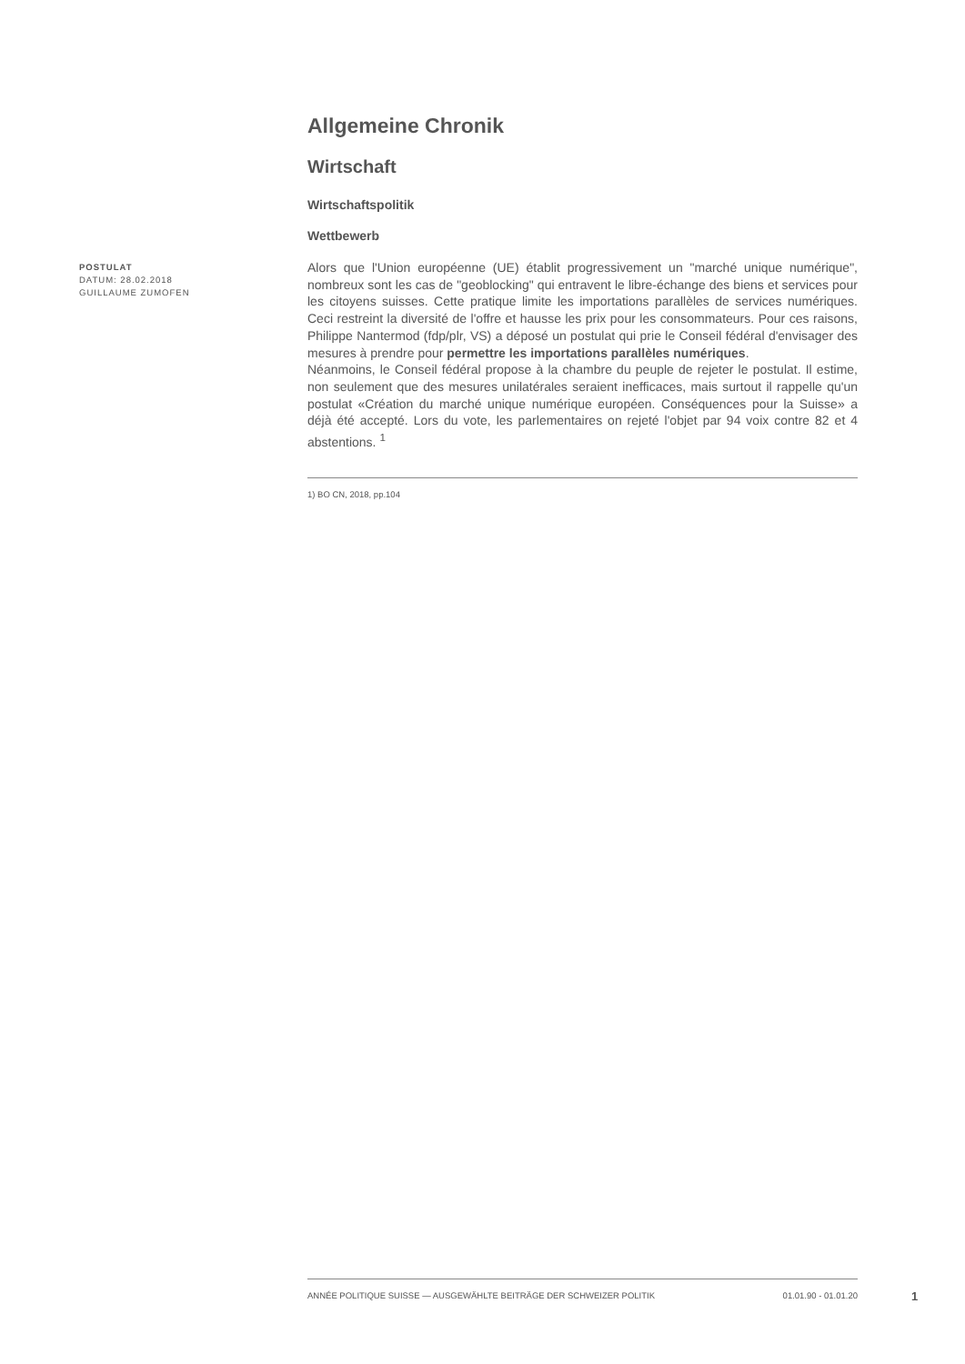POSTULAT
DATUM: 28.02.2018
GUILLAUME ZUMOFEN
Allgemeine Chronik
Wirtschaft
Wirtschaftspolitik
Wettbewerb
Alors que l'Union européenne (UE) établit progressivement un "marché unique numérique", nombreux sont les cas de "geoblocking" qui entravent le libre-échange des biens et services pour les citoyens suisses. Cette pratique limite les importations parallèles de services numériques. Ceci restreint la diversité de l'offre et hausse les prix pour les consommateurs. Pour ces raisons, Philippe Nantermod (fdp/plr, VS) a déposé un postulat qui prie le Conseil fédéral d'envisager des mesures à prendre pour permettre les importations parallèles numériques.
Néanmoins, le Conseil fédéral propose à la chambre du peuple de rejeter le postulat. Il estime, non seulement que des mesures unilatérales seraient inefficaces, mais surtout il rappelle qu'un postulat «Création du marché unique numérique européen. Conséquences pour la Suisse» a déjà été accepté. Lors du vote, les parlementaires on rejeté l'objet par 94 voix contre 82 et 4 abstentions. <sup>1</sup>
1) BO CN, 2018, pp.104
ANNÉE POLITIQUE SUISSE — AUSGEWÄHLTE BEITRÄGE DER SCHWEIZER POLITIK 01.01.90 - 01.01.20
1